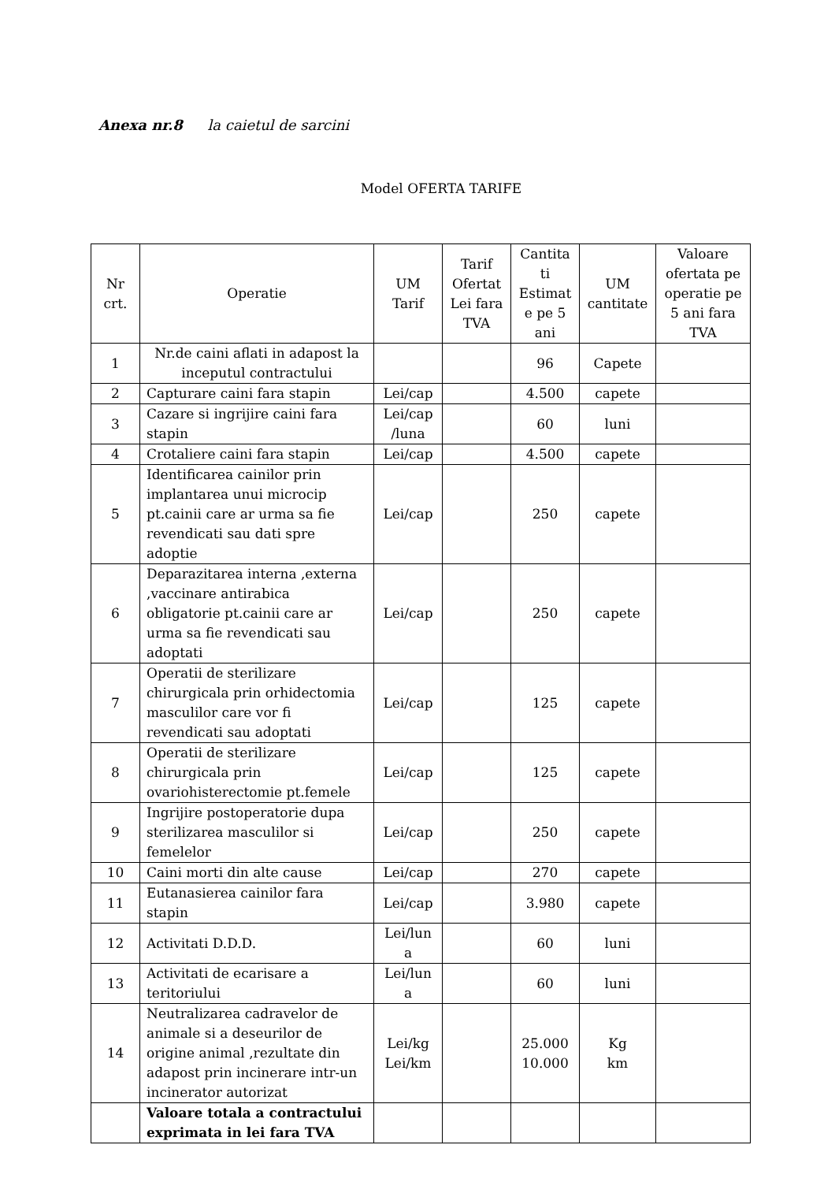Anexa nr.8 la caietul de sarcini
Model OFERTA TARIFE
| Nr crt. | Operatie | UM Tarif | Tarif Ofertat Lei fara TVA | Cantita ti Estimat e pe 5 ani | UM cantitate | Valoare ofertata pe operatie pe 5 ani fara TVA |
| --- | --- | --- | --- | --- | --- | --- |
| 1 | Nr.de caini aflati in adapost la inceputul contractului | | | 96 | Capete | |
| 2 | Capturare caini fara stapin | Lei/cap | | 4.500 | capete | |
| 3 | Cazare si ingrijire caini fara stapin | Lei/cap /luna | | 60 | luni | |
| 4 | Crotaliere caini fara stapin | Lei/cap | | 4.500 | capete | |
| 5 | Identificarea cainilor prin implantarea unui microcip pt.cainii care ar urma sa fie revendicati sau dati spre adoptie | Lei/cap | | 250 | capete | |
| 6 | Deparazitarea interna ,externa ,vaccinare antirabica obligatorie pt.cainii care ar urma sa fie revendicati sau adoptati | Lei/cap | | 250 | capete | |
| 7 | Operatii de sterilizare chirurgicala prin orhidectomia masculilor care vor fi revendicati sau adoptati | Lei/cap | | 125 | capete | |
| 8 | Operatii de sterilizare chirurgicala prin ovariohisterectomie pt.femele | Lei/cap | | 125 | capete | |
| 9 | Ingrijire postoperatorie dupa sterilizarea masculilor si femelelor | Lei/cap | | 250 | capete | |
| 10 | Caini morti din alte cause | Lei/cap | | 270 | capete | |
| 11 | Eutanasierea cainilor fara stapin | Lei/cap | | 3.980 | capete | |
| 12 | Activitati D.D.D. | Lei/lun a | | 60 | luni | |
| 13 | Activitati de ecarisare a teritoriului | Lei/lun a | | 60 | luni | |
| 14 | Neutralizarea cadravelor de animale si a deseurilor de origine animal ,rezultate din adapost prin incinerare intr-un incinerator autorizat | Lei/kg Lei/km | | 25.000 10.000 | Kg km | |
| | Valoare totala a contractului exprimata in lei fara TVA | | | | | |